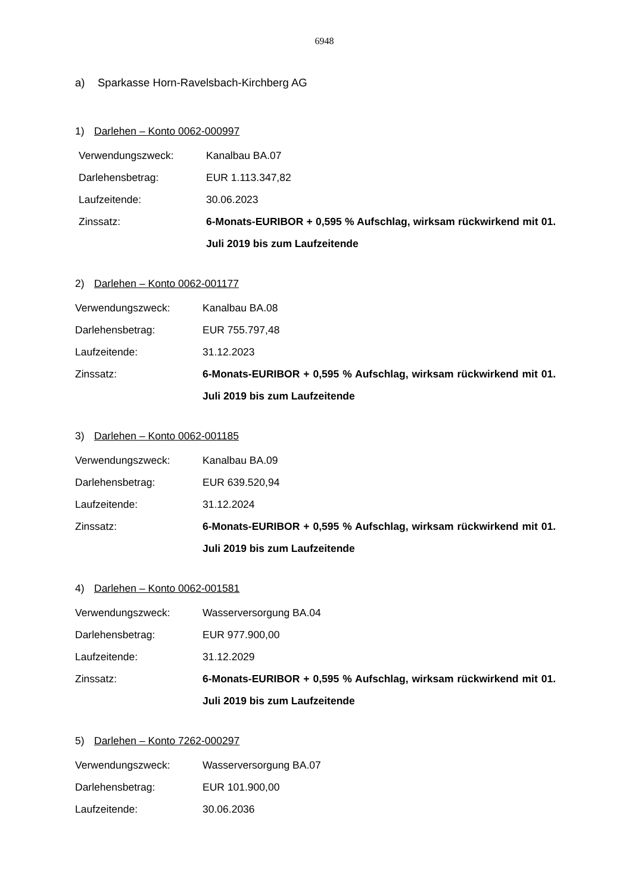6948
a) Sparkasse Horn-Ravelsbach-Kirchberg AG
1) Darlehen – Konto 0062-000997
Verwendungszweck: Kanalbau BA.07
Darlehensbetrag: EUR 1.113.347,82
Laufzeitende: 30.06.2023
Zinssatz: 6-Monats-EURIBOR + 0,595 % Aufschlag, wirksam rückwirkend mit 01. Juli 2019 bis zum Laufzeitende
2) Darlehen – Konto 0062-001177
Verwendungszweck: Kanalbau BA.08
Darlehensbetrag: EUR 755.797,48
Laufzeitende: 31.12.2023
Zinssatz: 6-Monats-EURIBOR + 0,595 % Aufschlag, wirksam rückwirkend mit 01. Juli 2019 bis zum Laufzeitende
3) Darlehen – Konto 0062-001185
Verwendungszweck: Kanalbau BA.09
Darlehensbetrag: EUR 639.520,94
Laufzeitende: 31.12.2024
Zinssatz: 6-Monats-EURIBOR + 0,595 % Aufschlag, wirksam rückwirkend mit 01. Juli 2019 bis zum Laufzeitende
4) Darlehen – Konto 0062-001581
Verwendungszweck: Wasserversorgung BA.04
Darlehensbetrag: EUR 977.900,00
Laufzeitende: 31.12.2029
Zinssatz: 6-Monats-EURIBOR + 0,595 % Aufschlag, wirksam rückwirkend mit 01. Juli 2019 bis zum Laufzeitende
5) Darlehen – Konto 7262-000297
Verwendungszweck: Wasserversorgung BA.07
Darlehensbetrag: EUR 101.900,00
Laufzeitende: 30.06.2036